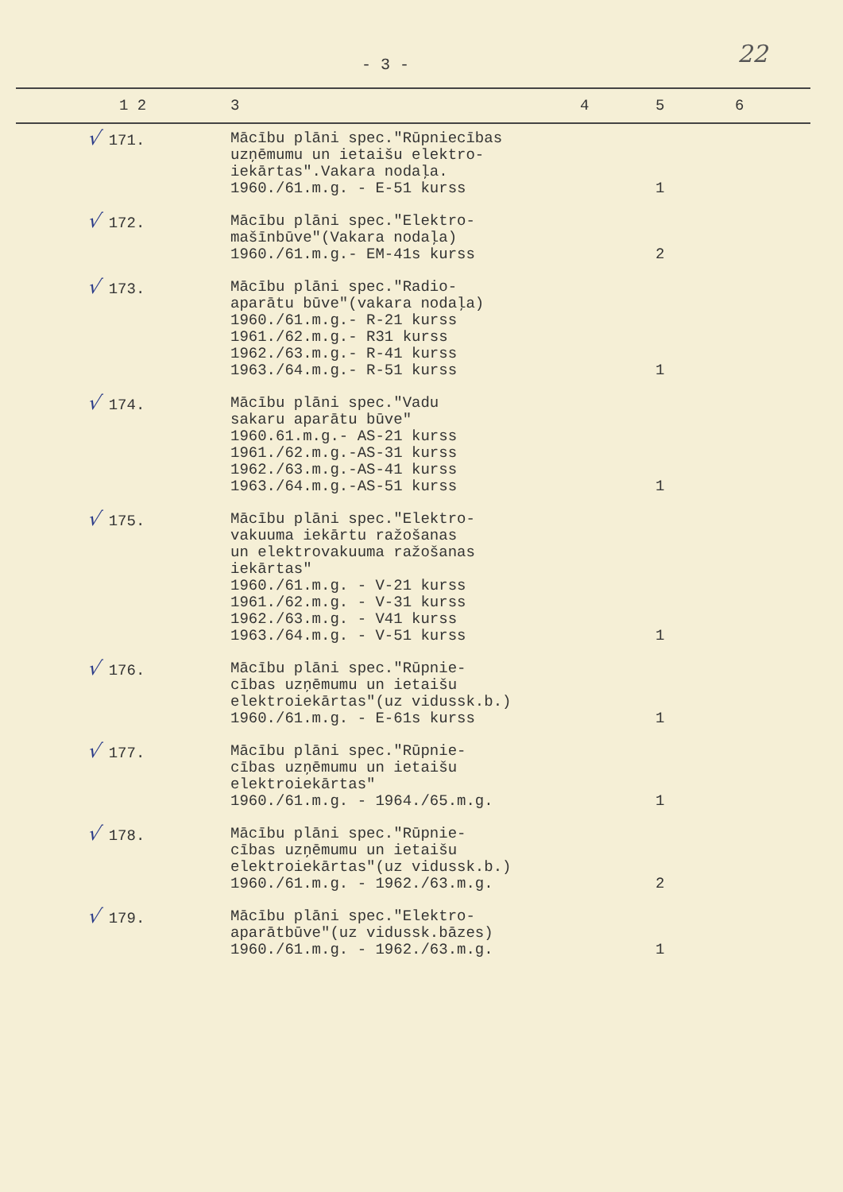- 3 - 22
| 1 2 | 3 | 4 | 5 | 6 |
| --- | --- | --- | --- | --- |
| √ 171. | Mācību plāni spec."Rūpniecības uzņēmumu un ietaišu elektro- iekārtas".Vakara nodaļa. 1960./61.m.g. - E-51 kurss | | 1 | |
| √ 172. | Mācību plāni spec."Elektro- mašīnbūve"(Vakara nodaļa) 1960./61.m.g.- EM-41s kurss | | 2 | |
| √ 173. | Mācību plāni spec."Radio- aparātu būve"(vakara nodaļa) 1960./61.m.g.- R-21 kurss 1961./62.m.g.- R31 kurss 1962./63.m.g.- R-41 kurss 1963./64.m.g.- R-51 kurss | | 1 | |
| √ 174. | Mācību plāni spec."Vadu sakaru aparātu būve" 1960.61.m.g.- AS-21 kurss 1961./62.m.g.-AS-31 kurss 1962./63.m.g.-AS-41 kurss 1963./64.m.g.-AS-51 kurss | | 1 | |
| √ 175. | Mācību plāni spec."Elektro- vakuuma iekārtu ražošanas un elektrovakuuma ražošanas iekārtas" 1960./61.m.g. - V-21 kurss 1961./62.m.g. - V-31 kurss 1962./63.m.g. - V41 kurss 1963./64.m.g. - V-51 kurss | | 1 | |
| √ 176. | Mācību plāni spec."Rūpnie- cības uzņēmumu un ietaišu elektroiekārtas"(uz vidussk.b.) 1960./61.m.g. - E-61s kurss | | 1 | |
| √ 177. | Mācību plāni spec."Rūpnie- cības uzņēmumu un ietaišu elektroiekārtas" 1960./61.m.g. - 1964./65.m.g. | | 1 | |
| √ 178. | Mācību plāni spec."Rūpnie- cības uzņēmumu un ietaišu elektroiekārtas"(uz vidussk.b.) 1960./61.m.g. - 1962./63.m.g. | | 2 | |
| √ 179. | Mācību plāni spec."Elektro- aparātbūve"(uz vidussk.bāzes) 1960./61.m.g. - 1962./63.m.g. | | 1 | |